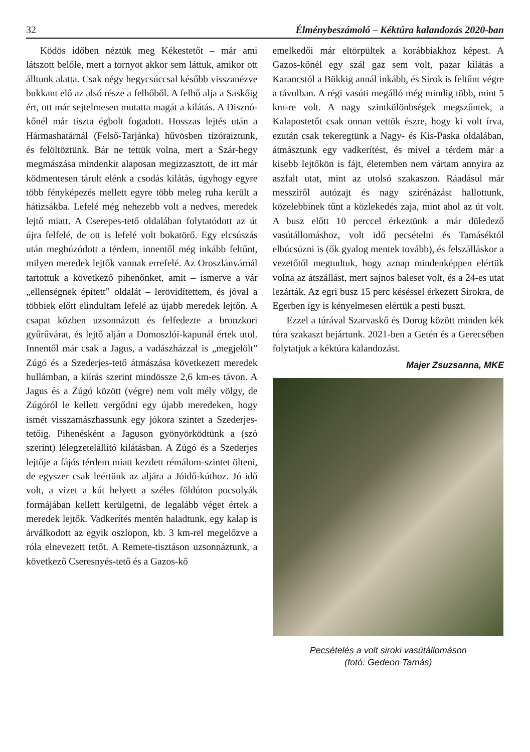32 Élménybeszámoló – Kéktúra kalandozás 2020-ban
Ködös időben néztük meg Kékestetőt – már ami látszott belőle, mert a tornyot akkor sem láttuk, amikor ott álltunk alatta. Csak négy hegycsúccsal később visszanézve bukkant elő az alsó része a felhőből. A felhő alja a Saskőig ért, ott már sejtelmesen mutatta magát a kilátás. A Disznó-kőnél már tiszta égbolt fogadott. Hosszas lejtés után a Hármashatárnál (Felső-Tarjánka) hűvösben tízóraiztunk, és felöltöztünk. Bár ne tettük volna, mert a Szár-hegy megmászása mindenkit alaposan megizzasztott, de itt már ködmentesen tárult elénk a csodás kilátás, úgyhogy egyre több fényképezés mellett egyre több meleg ruha került a hátizsákba. Lefelé még nehezebb volt a nedves, meredek lejtő miatt. A Cserepes-tető oldalában folytatódott az út újra felfelé, de ott is lefelé volt bokatörő. Egy elcsúszás után meghúzódott a térdem, innentől még inkább feltűnt, milyen meredek lejtők vannak errefelé. Az Oroszlánvárnál tartottuk a következő pihenőnket, amit – ismerve a vár „ellenségnek épített” oldalát – lerövidítettem, és jóval a többiek előtt elindultam lefelé az újabb meredek lejtőn. A csapat közben uzsonnázott és felfedezte a bronzkori gyűrűvárat, és lejtő alján a Domoszlói-kapunál értek utol. Innentől már csak a Jagus, a vadászházzal is „megjelölt” Zúgó és a Szederjes-tető átmászása következett meredek hullámban, a kiírás szerint mindössze 2,6 km-es távon. A Jagus és a Zúgó között (végre) nem volt mély völgy, de Zúgóról le kellett vergődni egy újabb meredeken, hogy ismét visszamászhassunk egy jókora szintet a Szederjes-tetőig. Pihenésként a Jaguson gyönyörködtünk a (szó szerint) lélegzetelállító kilátásban. A Zúgó és a Szederjes lejtője a fájós térdem miatt kezdett rémálom-szintet ölteni, de egyszer csak leértünk az aljára a Jóidő-kúthoz. Jó idő volt, a vizet a kút helyett a széles földúton pocsolyák formájában kellett kerülgetni, de legalább véget értek a meredek lejtők. Vadkerítés mentén haladtunk, egy kalap is árválkodott az egyik oszlopon, kb. 3 km-rel megelőzve a róla elnevezett tetőt. A Remete-tisztáson uzsonnáztunk, a következő Cseresnyés-tető és a Gazos-kő
emelkedői már eltörpültek a korábbiakhoz képest. A Gazos-kőnél egy szál gaz sem volt, pazar kilátás a Karancstól a Bükkig annál inkább, és Sirok is feltűnt végre a távolban. A régi vasúti megálló még mindig több, mint 5 km-re volt. A nagy szintkülönbségek megszűntek, a Kalapostetőt csak onnan vettük észre, hogy ki volt írva, ezután csak tekeregtünk a Nagy- és Kis-Paska oldalában, átmásztunk egy vadkerítést, és mivel a térdem már a kisebb lejtőkön is fájt, életemben nem vártam annyira az aszfalt utat, mint az utolsó szakaszon. Ráadásul már messziről autózajt és nagy szirénázást hallottunk, közelebbinek tűnt a közlekedés zaja, mint ahol az út volt. A busz előtt 10 perccel érkeztünk a már düledező vasútállomáshoz, volt idő pecsételni és Tamáséktól elbúcsúzni is (ők gyalog mentek tovább), és felszálláskor a vezetőtől megtudtuk, hogy aznap mindenképpen elértük volna az átszállást, mert sajnos baleset volt, és a 24-es utat lezárták. Az egri busz 15 perc késéssel érkezett Sirokra, de Egerben így is kényelmesen elértük a pesti buszt.
Ezzel a túrával Szarvaskő és Dorog között minden kék túra szakaszt bejártunk. 2021-ben a Getén és a Gerecsében folytatjuk a kéktúra kalandozást.
Majer Zsuzsanna, MKE
Pecsételés a volt siroki vasútállomáson
(fotó: Gedeon Tamás)